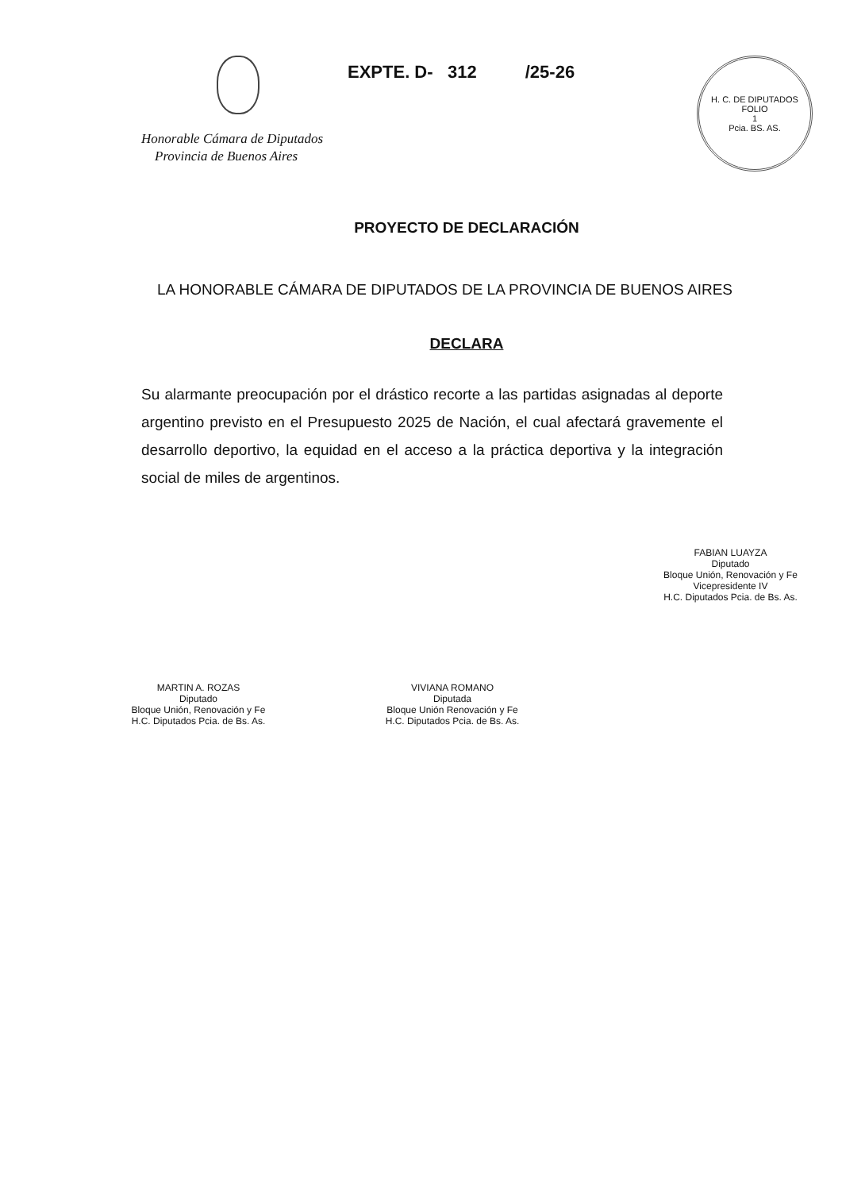Honorable Cámara de Diputados
Provincia de Buenos Aires
EXPTE. D- 312 /25-26
H. C. DE DIPUTADOS
FOLIO
1
Pcia. BS. AS.
PROYECTO DE DECLARACIÓN
LA HONORABLE CÁMARA DE DIPUTADOS DE LA PROVINCIA DE BUENOS AIRES
DECLARA
Su alarmante preocupación por el drástico recorte a las partidas asignadas al deporte argentino previsto en el Presupuesto 2025 de Nación, el cual afectará gravemente el desarrollo deportivo, la equidad en el acceso a la práctica deportiva y la integración social de miles de argentinos.
FABIAN LUAYZA
Diputado
Bloque Unión, Renovación y Fe
Vicepresidente IV
H.C. Diputados Pcia. de Bs. As.
MARTIN A. ROZAS
Diputado
Bloque Unión, Renovación y Fe
H.C. Diputados Pcia. de Bs. As.
VIVIANA ROMANO
Diputada
Bloque Unión Renovación y Fe
H.C. Diputados Pcia. de Bs. As.